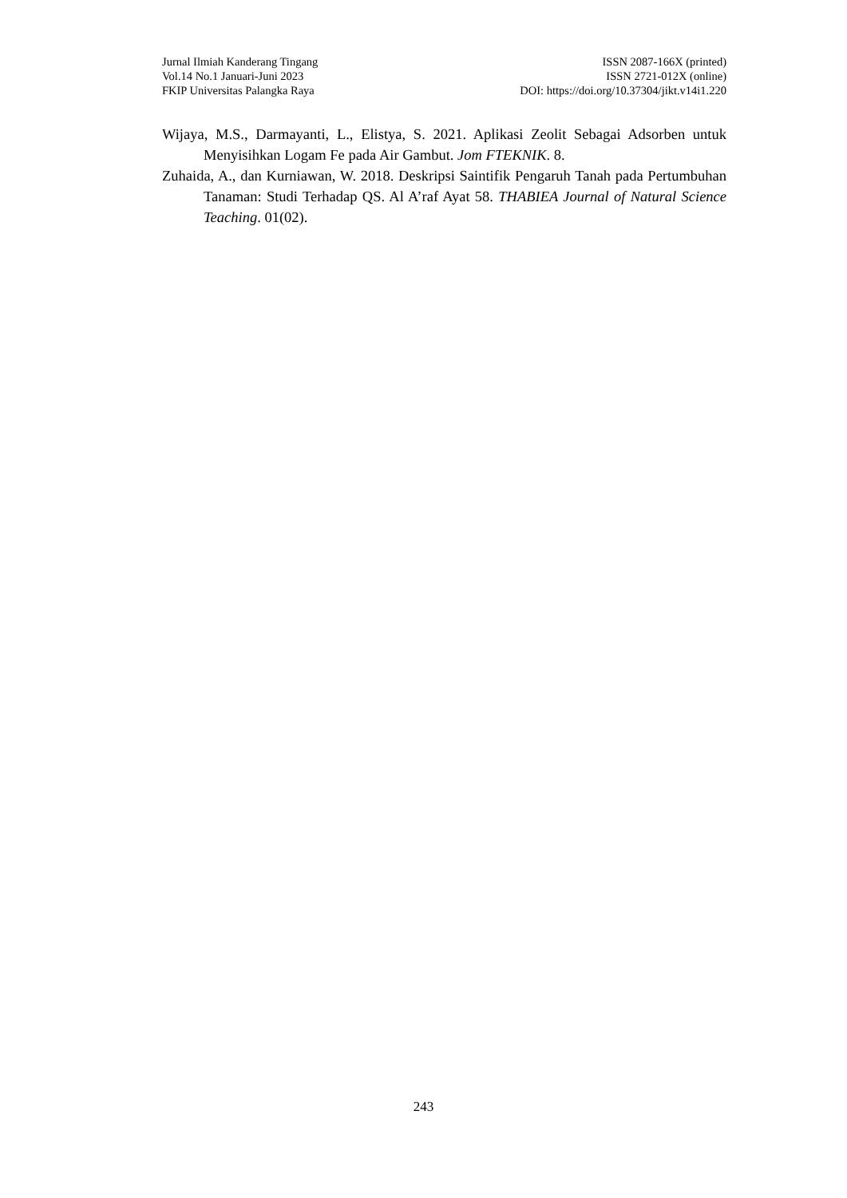Jurnal Ilmiah Kanderang Tingang
Vol.14 No.1 Januari-Juni 2023
FKIP Universitas Palangka Raya
ISSN 2087-166X (printed)
ISSN 2721-012X (online)
DOI: https://doi.org/10.37304/jikt.v14i1.220
Wijaya, M.S., Darmayanti, L., Elistya, S. 2021. Aplikasi Zeolit Sebagai Adsorben untuk Menyisihkan Logam Fe pada Air Gambut. Jom FTEKNIK. 8.
Zuhaida, A., dan Kurniawan, W. 2018. Deskripsi Saintifik Pengaruh Tanah pada Pertumbuhan Tanaman: Studi Terhadap QS. Al A’raf Ayat 58. THABIEA Journal of Natural Science Teaching. 01(02).
243